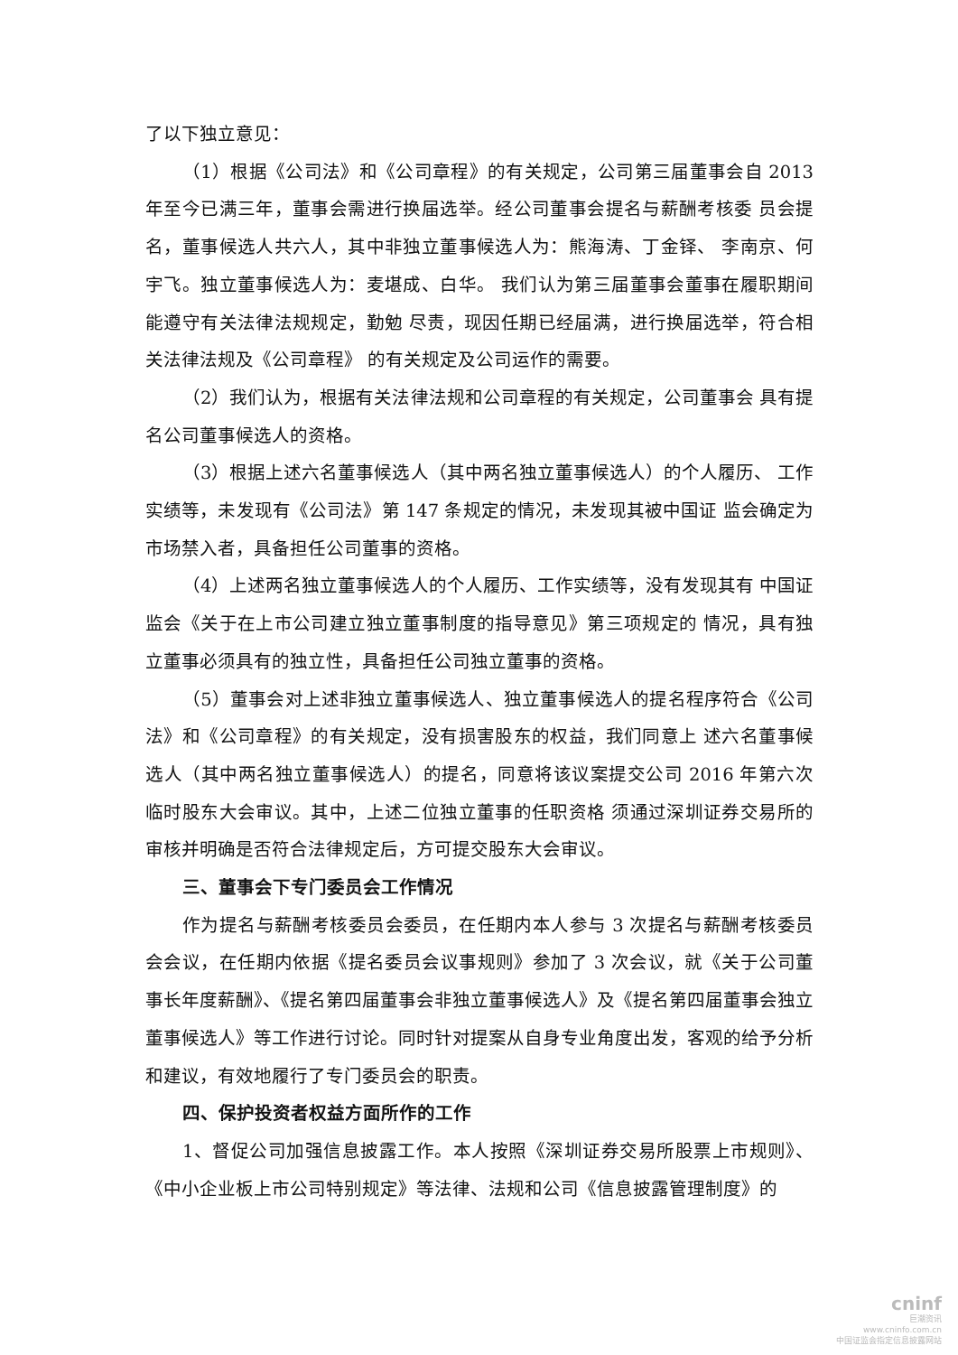了以下独立意见：
（1）根据《公司法》和《公司章程》的有关规定，公司第三届董事会自 2013 年至今已满三年，董事会需进行换届选举。经公司董事会提名与薪酬考核委 员会提名，董事候选人共六人，其中非独立董事候选人为：熊海涛、丁金铎、 李南京、何宇飞。独立董事候选人为：麦堪成、白华。 我们认为第三届董事会董事在履职期间能遵守有关法律法规规定，勤勉 尽责，现因任期已经届满，进行换届选举，符合相关法律法规及《公司章程》 的有关规定及公司运作的需要。
（2）我们认为，根据有关法律法规和公司章程的有关规定，公司董事会 具有提名公司董事候选人的资格。
（3）根据上述六名董事候选人（其中两名独立董事候选人）的个人履历、 工作实绩等，未发现有《公司法》第 147 条规定的情况，未发现其被中国证 监会确定为市场禁入者，具备担任公司董事的资格。
（4）上述两名独立董事候选人的个人履历、工作实绩等，没有发现其有 中国证监会《关于在上市公司建立独立董事制度的指导意见》第三项规定的 情况，具有独立董事必须具有的独立性，具备担任公司独立董事的资格。
（5）董事会对上述非独立董事候选人、独立董事候选人的提名程序符合《公司法》和《公司章程》的有关规定，没有损害股东的权益，我们同意上 述六名董事候选人（其中两名独立董事候选人）的提名，同意将该议案提交公司 2016 年第六次临时股东大会审议。其中，上述二位独立董事的任职资格 须通过深圳证券交易所的审核并明确是否符合法律规定后，方可提交股东大会审议。
三、董事会下专门委员会工作情况
作为提名与薪酬考核委员会委员，在任期内本人参与 3 次提名与薪酬考核委员会会议，在任期内依据《提名委员会议事规则》参加了 3 次会议，就《关于公司董事长年度薪酬》、《提名第四届董事会非独立董事候选人》及《提名第四届董事会独立董事候选人》等工作进行讨论。同时针对提案从自身专业角度出发，客观的给予分析和建议，有效地履行了专门委员会的职责。
四、保护投资者权益方面所作的工作
1、督促公司加强信息披露工作。本人按照《深圳证券交易所股票上市规则》、《中小企业板上市公司特别规定》等法律、法规和公司《信息披露管理制度》的
cninf
巨潮资讯
www.cninfo.com.cn
中国证监会指定信息披露网站